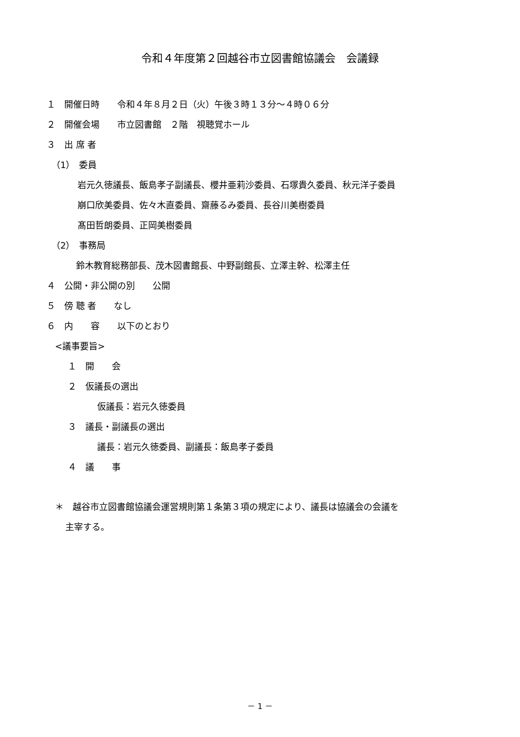令和４年度第２回越谷市立図書館協議会　会議録
１　開催日時　　令和４年８月２日（火）午後３時１３分～４時０６分
２　開催会場　　市立図書館　２階　視聴覚ホール
３　出 席 者
（1）　委員
岩元久徳議長、飯島孝子副議長、櫻井亜莉沙委員、石塚貴久委員、秋元洋子委員
崩口欣美委員、佐々木直委員、齋藤るみ委員、長谷川美樹委員
髙田哲朗委員、正岡美樹委員
（2）　事務局
鈴木教育総務部長、茂木図書館長、中野副館長、立澤主幹、松澤主任
４　公開・非公開の別　　公開
５　傍 聴 者　　なし
６　内　　容　　以下のとおり
<議事要旨>
１　開　　会
２　仮議長の選出
仮議長：岩元久徳委員
３　議長・副議長の選出
議長：岩元久徳委員、副議長：飯島孝子委員
４　議　　事
＊　越谷市立図書館協議会運営規則第１条第３項の規定により、議長は協議会の会議を
主宰する。
－ 1 －